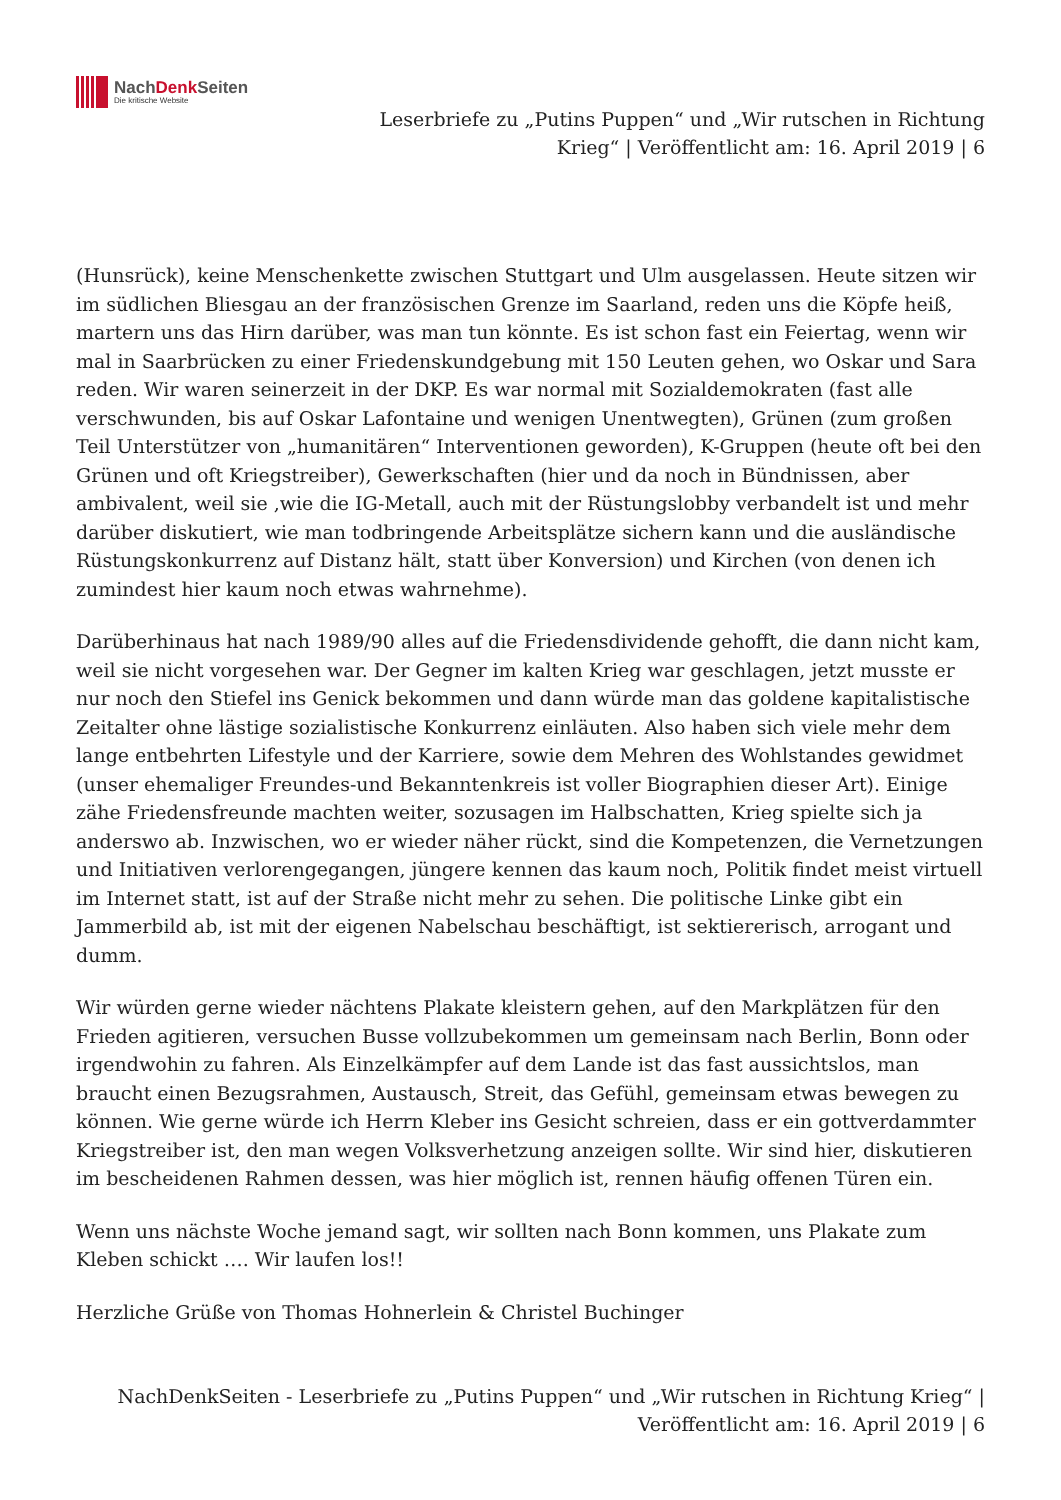NachDenk Seiten
Die kritische Website
Leserbriefe zu „Putins Puppen“ und „Wir rutschen in Richtung
Krieg“ | Veröffentlicht am: 16. April 2019 | 6
(Hunsrück), keine Menschenkette zwischen Stuttgart und Ulm ausgelassen. Heute sitzen wir im südlichen Bliesgau an der französischen Grenze im Saarland, reden uns die Köpfe heiß, martern uns das Hirn darüber, was man tun könnte. Es ist schon fast ein Feiertag, wenn wir mal in Saarbrücken zu einer Friedenskundgebung mit 150 Leuten gehen, wo Oskar und Sara reden. Wir waren seinerzeit in der DKP. Es war normal mit Sozialdemokraten (fast alle verschwunden, bis auf Oskar Lafontaine und wenigen Unentwegten), Grünen (zum großen Teil Unterstützer von „humanitären“ Interventionen geworden), K-Gruppen (heute oft bei den Grünen und oft Kriegstreiber), Gewerkschaften (hier und da noch in Bündnissen, aber ambivalent, weil sie ,wie die IG-Metall, auch mit der Rüstungslobby verbandelt ist und mehr darüber diskutiert, wie man todbringende Arbeitsplätze sichern kann und die ausländische Rüstungskonkurrenz auf Distanz hält, statt über Konversion) und Kirchen (von denen ich zumindest hier kaum noch etwas wahrnehme).
Darüberhinaus hat nach 1989/90 alles auf die Friedensdividende gehofft, die dann nicht kam, weil sie nicht vorgesehen war. Der Gegner im kalten Krieg war geschlagen, jetzt musste er nur noch den Stiefel ins Genick bekommen und dann würde man das goldene kapitalistische Zeitalter ohne lästige sozialistische Konkurrenz einläuten. Also haben sich viele mehr dem lange entbehrten Lifestyle und der Karriere, sowie dem Mehren des Wohlstandes gewidmet (unser ehemaliger Freundes-und Bekanntenkreis ist voller Biographien dieser Art). Einige zähe Friedensfreunde machten weiter, sozusagen im Halbschatten, Krieg spielte sich ja anderswo ab. Inzwischen, wo er wieder näher rückt, sind die Kompetenzen, die Vernetzungen und Initiativen verlorengegangen, jüngere kennen das kaum noch, Politik findet meist virtuell im Internet statt, ist auf der Straße nicht mehr zu sehen. Die politische Linke gibt ein Jammerbild ab, ist mit der eigenen Nabelschau beschäftigt, ist sektiererisch, arrogant und dumm.
Wir würden gerne wieder nächtens Plakate kleistern gehen, auf den Markplätzen für den Frieden agitieren, versuchen Busse vollzubekommen um gemeinsam nach Berlin, Bonn oder irgendwohin zu fahren. Als Einzelkämpfer auf dem Lande ist das fast aussichtslos, man braucht einen Bezugsrahmen, Austausch, Streit, das Gefühl, gemeinsam etwas bewegen zu können. Wie gerne würde ich Herrn Kleber ins Gesicht schreien, dass er ein gottverdammter Kriegstreiber ist, den man wegen Volksverhetzung anzeigen sollte. Wir sind hier, diskutieren im bescheidenen Rahmen dessen, was hier möglich ist, rennen häufig offenen Türen ein.
Wenn uns nächste Woche jemand sagt, wir sollten nach Bonn kommen, uns Plakate zum Kleben schickt …. Wir laufen los!!
Herzliche Grüße von Thomas Hohnerlein & Christel Buchinger
NachDenkSeiten - Leserbriefe zu „Putins Puppen“ und „Wir rutschen in Richtung Krieg“ |
Veröffentlicht am: 16. April 2019 | 6